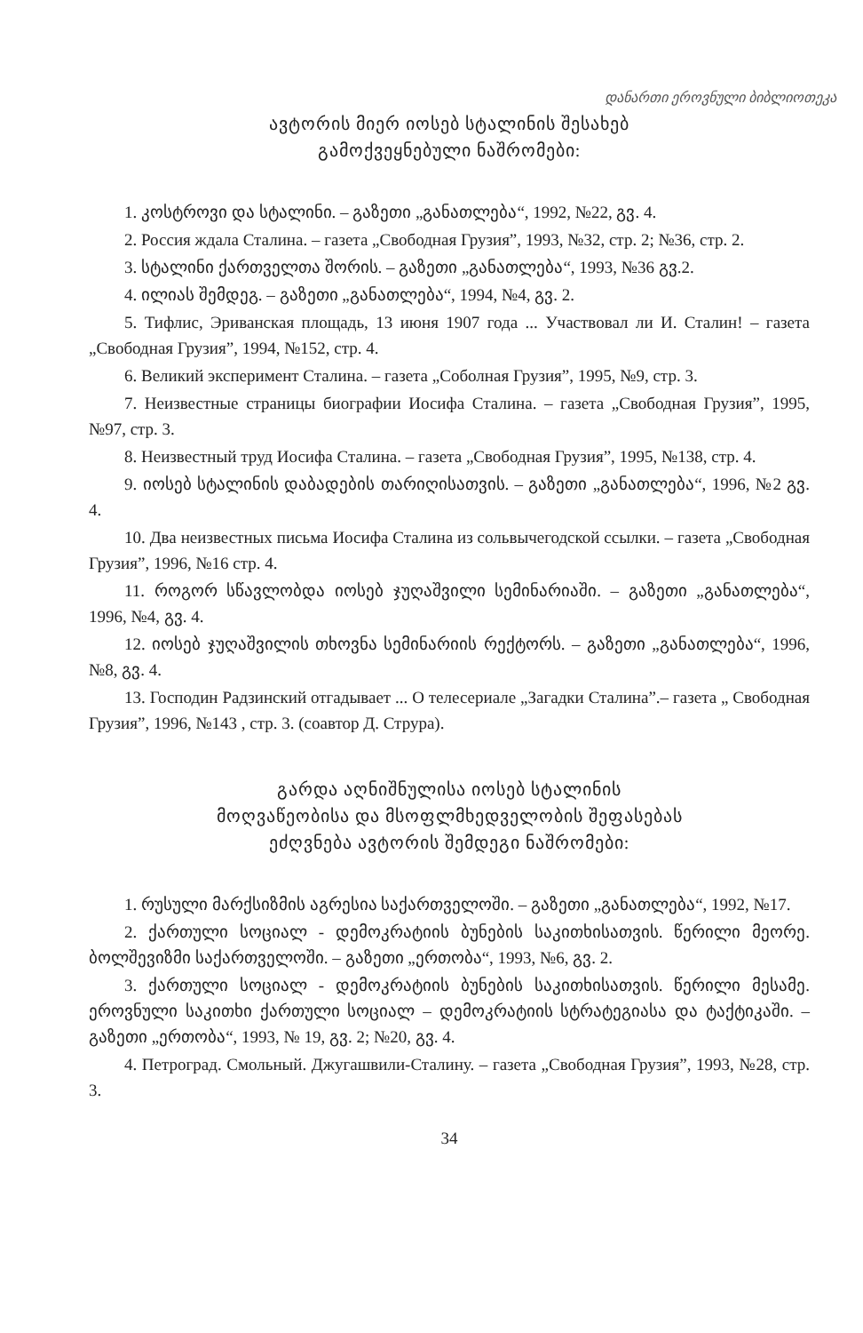დანართი ეროვნული ბიბლიოთეკა
ავტორის მიერ იოსებ სტალინის შესახებ
გამოქვეყნებული ნაშრომები:
1. კოსტროვი და სტალინი. – გაზეთი „განათლება“, 1992, №22, გვ. 4.
2. Россия ждала Сталина. – газета „Свободная Грузия”, 1993, №32, стр. 2; №36, стр. 2.
3. სტალინი ქართველთა შორის. – გაზეთი „განათლება“, 1993, №36 გვ.2.
4. ილიას შემდეგ. – გაზეთი „განათლება“, 1994, №4, გვ. 2.
5. Тифлис, Эриванская площадь, 13 июня 1907 года ... Участвовал ли И. Сталин! – газета „Свободная Грузия”, 1994, №152, стр. 4.
6. Великий эксперимент Сталина. – газета „Соболная Грузия”, 1995, №9, стр. 3.
7. Неизвестные страницы биографии Иосифа Сталина. – газета „Свободная Грузия”, 1995, №97, стр. 3.
8. Неизвестный труд Иосифа Сталина. – газета „Свободная Грузия”, 1995, №138, стр. 4.
9. იოსებ სტალინის დაბადების თარიღისათვის. – გაზეთი „განათლება“, 1996, №2 გვ. 4.
10. Два неизвестных письма Иосифа Сталина из сольвычегодской ссылки. – газета „Свободная Грузия”, 1996, №16 стр. 4.
11. როგორ სწავლობდა იოსებ ჯუღაშვილი სემინარიაში. – გაზეთი „განათლება“, 1996, №4, გვ. 4.
12. იოსებ ჯუღაშვილის თხოვნა სემინარიის რექტორს. – გაზეთი „განათლება“, 1996, №8, გვ. 4.
13. Господин Радзинский отгадывает ... О телесериале „Загадки Сталина”.– газета „ Свободная Грузия”, 1996, №143 , стр. 3. (соавтор Д. Струра).
გარდა აღნიშნულისა იოსებ სტალინის
მოღვაწეობისა და მსოფლმხედველობის შეფასებას
ეძღვნება ავტორის შემდეგი ნაშრომები:
1. რუსული მარქსიზმის აგრესია საქართველოში. – გაზეთი „განათლება“, 1992, №17.
2. ქართული სოციალ - დემოკრატიის ბუნების საკითხისათვის. წერილი მეორე. ბოლშევიზმი საქართველოში. – გაზეთი „ერთობა“, 1993, №6, გვ. 2.
3. ქართული სოციალ - დემოკრატიის ბუნების საკითხისათვის. წერილი მესამე. ეროვნული საკითხი ქართული სოციალ – დემოკრატიის სტრატეგიასა და ტაქტიკაში. – გაზეთი „ერთობა“, 1993, № 19, გვ. 2; №20, გვ. 4.
4. Петроград. Смольный. Джугашвили-Сталину. – газета „Свободная Грузия”, 1993, №28, стр. 3.
34